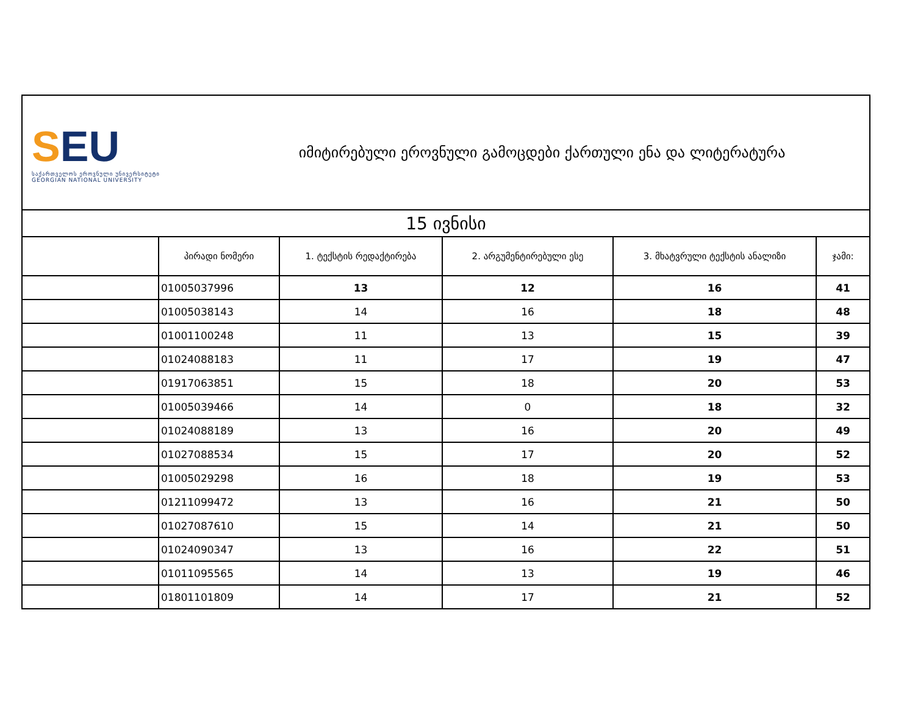SEU
საქართველოს ეროვნული უნივერსიტეტი
GEORGIAN NATIONAL UNIVERSITY
იმიტირებული ეროვნული გამოცდები ქართული ენა და ლიტერატურა
| 15 ივნისი | | | | | |
| | პირადი ნომერი | 1. ტექსტის რედაქტირება | 2. არგუმენტირებული ესე | 3. მხატვრული ტექსტის ანალიზი | ჯამი: |
| | 01005037996 | 13 | 12 | 16 | 41 |
| | 01005038143 | 14 | 16 | 18 | 48 |
| | 01001100248 | 11 | 13 | 15 | 39 |
| | 01024088183 | 11 | 17 | 19 | 47 |
| | 01917063851 | 15 | 18 | 20 | 53 |
| | 01005039466 | 14 | 0 | 18 | 32 |
| | 01024088189 | 13 | 16 | 20 | 49 |
| | 01027088534 | 15 | 17 | 20 | 52 |
| | 01005029298 | 16 | 18 | 19 | 53 |
| | 01211099472 | 13 | 16 | 21 | 50 |
| | 01027087610 | 15 | 14 | 21 | 50 |
| | 01024090347 | 13 | 16 | 22 | 51 |
| | 01011095565 | 14 | 13 | 19 | 46 |
| | 01801101809 | 14 | 17 | 21 | 52 |